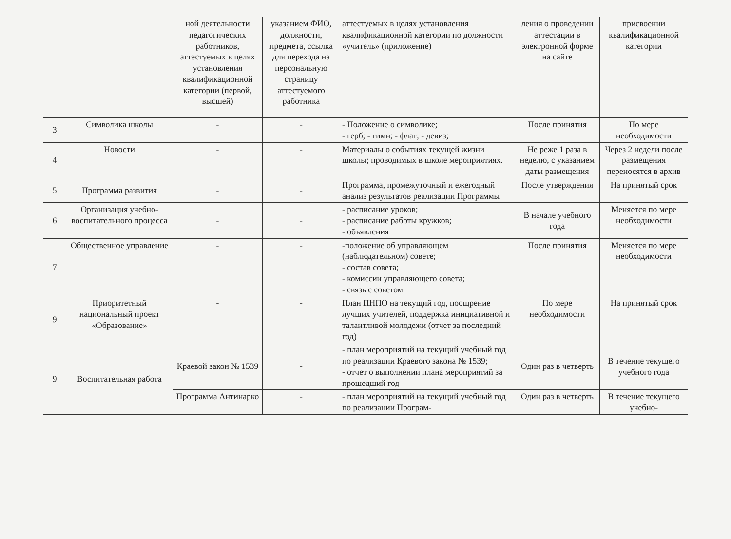| | | ной деятельности педагогических работников, аттестуемых в целях установления квалификационной категории (первой, высшей) | указанием ФИО, должности, предмета, ссылка для перехода на персональную страницу аттестуемого работника | аттестуемых в целях установления квалификационной категории по должности «учитель» (приложение) | ления о проведении аттестации в электронной форме на сайте | присвоении квалификационной категории |
| 3 | Символика школы | - | - | - Положение о символике; - герб; - гимн; - флаг; - девиз; | После принятия | По мере необходимости |
| 4 | Новости | - | - | Материалы о событиях текущей жизни школы; проводимых в школе мероприятиях. | Не реже 1 раза в неделю, с указанием даты размещения | Через 2 недели после размещения переносятся в архив |
| 5 | Программа развития | - | - | Программа, промежуточный и ежегодный анализ результатов реализации Программы | После утверждения | На принятый срок |
| 6 | Организация учебно-воспитательного процесса | - | - | - расписание уроков; - расписание работы кружков; - объявления | В начале учебного года | Меняется по мере необходимости |
| 7 | Общественное управление | - | - | -положение об управляющем (наблюдательном) совете; - состав совета; - комиссии управляющего совета; - связь с советом | После принятия | Меняется по мере необходимости |
| 9 | Приоритетный национальный проект «Образование» | - | - | План ПНПО на текущий год, поощрение лучших учителей, поддержка инициативной и талантливой молодежи (отчет за последний год) | По мере необходимости | На принятый срок |
| 9 | Воспитательная работа | Краевой закон № 1539 | - | - план мероприятий на текущий учебный год по реализации Краевого закона № 1539; - отчет о выполнении плана мероприятий за прошедший год | Один раз в четверть | В течение текущего учебного года |
| | | Программа Антинарко | - | - план мероприятий на текущий учебный год по реализации Програм- | Один раз в четверть | В течение текущего учебно- |